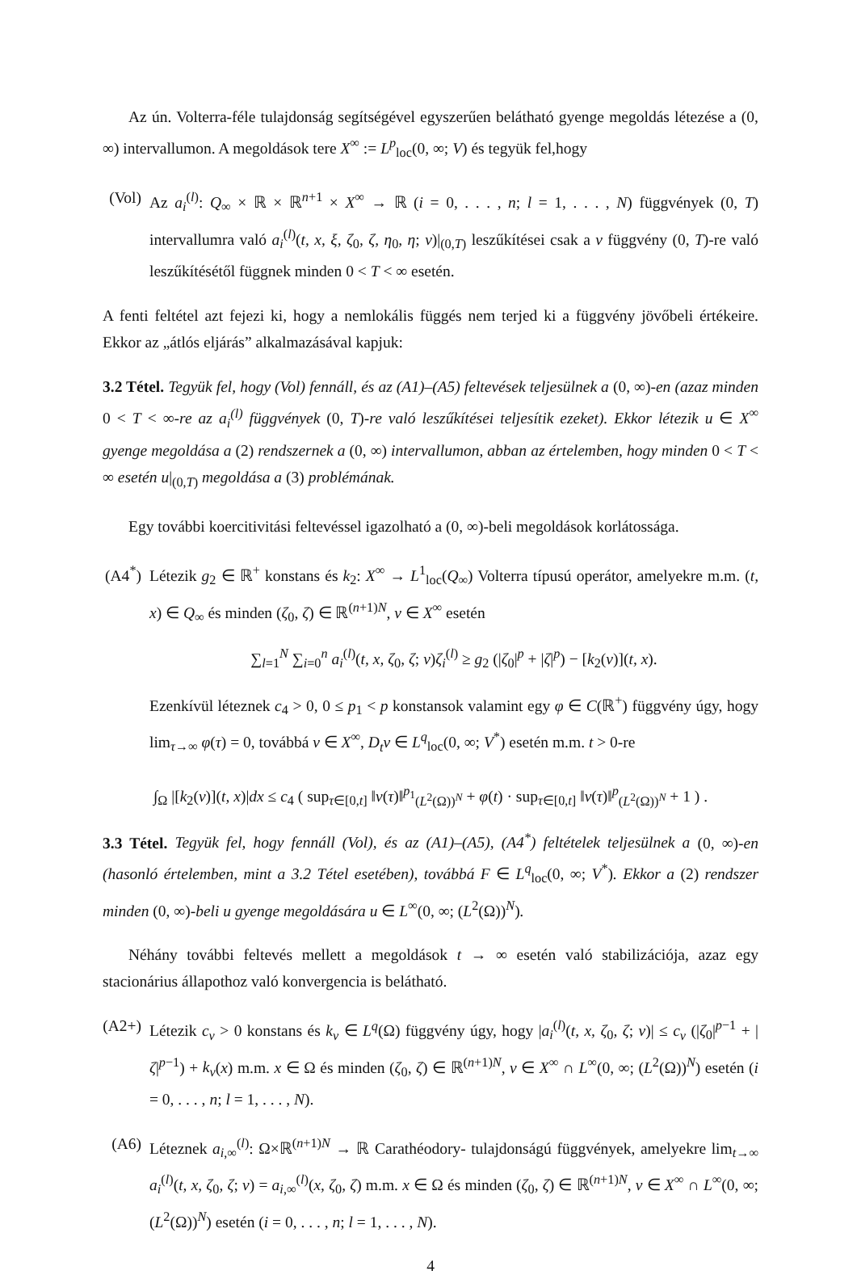Az ún. Volterra-féle tulajdonság segítségével egyszerűen belátható gyenge megoldás létezése a (0, ∞) intervallumon. A megoldások tere X<sup>∞</sup> := L<sup>p</sup><sub>loc</sub>(0, ∞; V) és tegyük fel,hogy
(Vol)
Az a<sub>i</sub><sup>(l)</sup>: Q<sub>∞</sub> × ℝ × ℝ<sup>n+1</sup> × X<sup>∞</sup> → ℝ (i = 0, . . . , n; l = 1, . . . , N) függvények (0, T) intervallumra való a<sub>i</sub><sup>(l)</sup>(t, x, ξ, ζ<sub>0</sub>, ζ, η<sub>0</sub>, η; v)|<sub>(0,T)</sub> leszűkítései csak a v függvény (0, T)-re való leszűkítésétől függnek minden 0 < T < ∞ esetén.
A fenti feltétel azt fejezi ki, hogy a nemlokális függés nem terjed ki a függvény jövőbeli értékeire. Ekkor az „átlós eljárás” alkalmazásával kapjuk:
3.2 Tétel. Tegyük fel, hogy (Vol) fennáll, és az (A1)–(A5) feltevések teljesülnek a (0, ∞)-en (azaz minden 0 < T < ∞-re az a<sub>i</sub><sup>(l)</sup> függvények (0, T)-re való leszűkítései teljesítik ezeket). Ekkor létezik u ∈ X<sup>∞</sup> gyenge megoldása a (2) rendszernek a (0, ∞) intervallumon, abban az értelemben, hogy minden 0 < T < ∞ esetén u|<sub>(0,T)</sub> megoldása a (3) problémának.
Egy további koercitivitási feltevéssel igazolható a (0, ∞)-beli megoldások korlátossága.
(A4<sup>*</sup>)
Létezik g<sub>2</sub> ∈ ℝ<sup>+</sup> konstans és k<sub>2</sub>: X<sup>∞</sup> → L<sup>1</sup><sub>loc</sub>(Q<sub>∞</sub>) Volterra típusú operátor, amelyekre m.m. (t, x) ∈ Q<sub>∞</sub> és minden (ζ<sub>0</sub>, ζ) ∈ ℝ<sup>(n+1)N</sup>, v ∈ X<sup>∞</sup> esetén
∑<sub>l=1</sub><sup>N</sup> ∑<sub>i=0</sub><sup>n</sup> a<sub>i</sub><sup>(l)</sup>(t, x, ζ<sub>0</sub>, ζ; v)ζ<sub>i</sub><sup>(l)</sup> ≥ g<sub>2</sub> (|ζ<sub>0</sub>|<sup>p</sup> + |ζ|<sup>p</sup>) − [k<sub>2</sub>(v)](t, x).
Ezenkívül léteznek c<sub>4</sub> > 0, 0 ≤ p<sub>1</sub> < p konstansok valamint egy φ ∈ C(ℝ<sup>+</sup>) függvény úgy, hogy lim<sub>τ→∞</sub> φ(τ) = 0, továbbá v ∈ X<sup>∞</sup>, D<sub>t</sub>v ∈ L<sup>q</sup><sub>loc</sub>(0, ∞; V<sup>*</sup>) esetén m.m. t > 0-re
∫<sub>Ω</sub> |[k<sub>2</sub>(v)](t, x)|dx ≤ c<sub>4</sub> ( sup<sub>τ∈[0,t]</sub> ‖v(τ)‖<sup>p<sub>1</sub></sup><sub>(L<sup>2</sup>(Ω))<sup>N</sup></sub> + φ(t) · sup<sub>τ∈[0,t]</sub> ‖v(τ)‖<sup>p</sup><sub>(L<sup>2</sup>(Ω))<sup>N</sup></sub> + 1 ) .
3.3 Tétel. Tegyük fel, hogy fennáll (Vol), és az (A1)–(A5), (A4<sup>*</sup>) feltételek teljesülnek a (0, ∞)-en (hasonló értelemben, mint a 3.2 Tétel esetében), továbbá F ∈ L<sup>q</sup><sub>loc</sub>(0, ∞; V<sup>*</sup>). Ekkor a (2) rendszer minden (0, ∞)-beli u gyenge megoldására u ∈ L<sup>∞</sup>(0, ∞; (L<sup>2</sup>(Ω))<sup>N</sup>).
Néhány további feltevés mellett a megoldások t → ∞ esetén való stabilizációja, azaz egy stacionárius állapothoz való konvergencia is belátható.
(A2+)
Létezik c<sub>v</sub> > 0 konstans és k<sub>v</sub> ∈ L<sup>q</sup>(Ω) függvény úgy, hogy |a<sub>i</sub><sup>(l)</sup>(t, x, ζ<sub>0</sub>, ζ; v)| ≤ c<sub>v</sub> (|ζ<sub>0</sub>|<sup>p−1</sup> + |ζ|<sup>p−1</sup>) + k<sub>v</sub>(x) m.m. x ∈ Ω és minden (ζ<sub>0</sub>, ζ) ∈ ℝ<sup>(n+1)N</sup>, v ∈ X<sup>∞</sup> ∩ L<sup>∞</sup>(0, ∞; (L<sup>2</sup>(Ω))<sup>N</sup>) esetén (i = 0, . . . , n; l = 1, . . . , N).
(A6) Léteznek a<sub>i,∞</sub><sup>(l)</sup>: Ω×ℝ<sup>(n+1)N</sup> → ℝ Carathéodory- tulajdonságú függvények, amelyekre lim<sub>t→∞</sub> a<sub>i</sub><sup>(l)</sup>(t, x, ζ<sub>0</sub>, ζ; v) = a<sub>i,∞</sub><sup>(l)</sup>(x, ζ<sub>0</sub>, ζ) m.m. x ∈ Ω és minden (ζ<sub>0</sub>, ζ) ∈ ℝ<sup>(n+1)N</sup>, v ∈ X<sup>∞</sup> ∩ L<sup>∞</sup>(0, ∞; (L<sup>2</sup>(Ω))<sup>N</sup>) esetén (i = 0, . . . , n; l = 1, . . . , N).
4